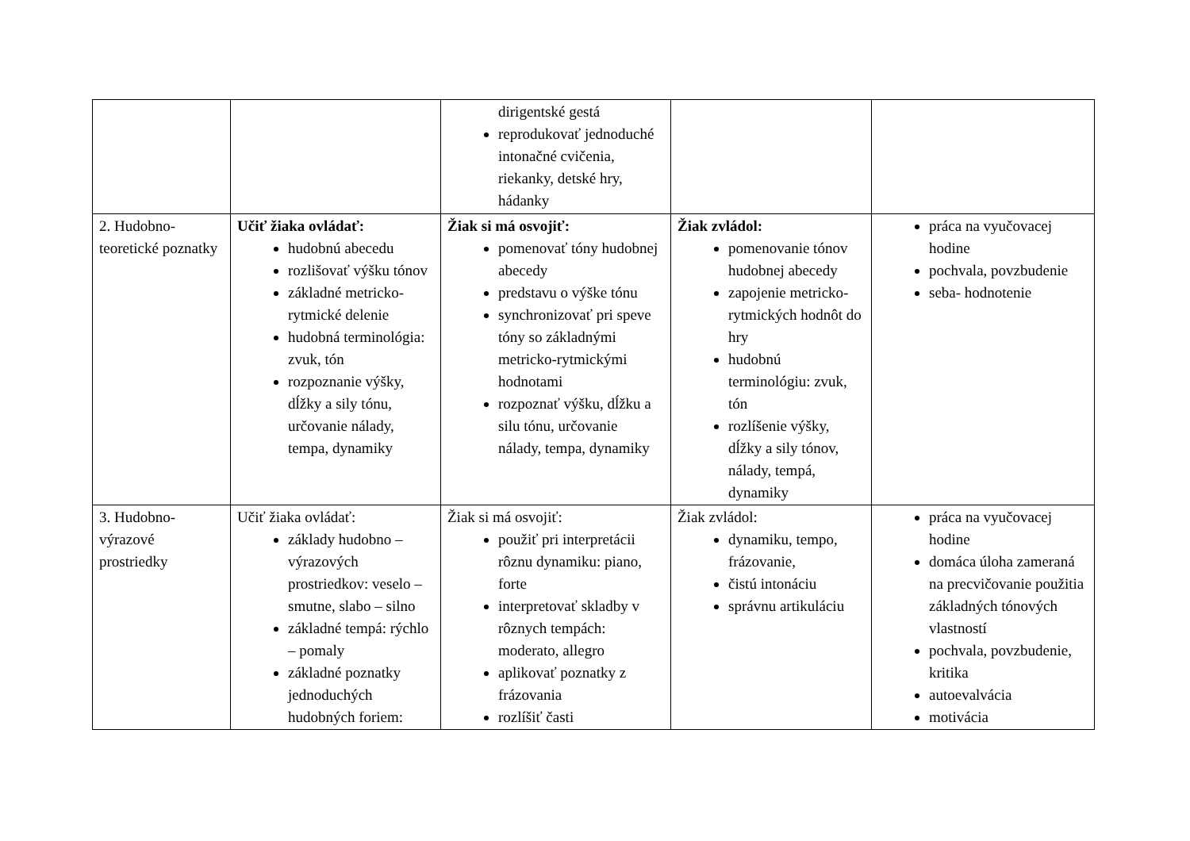| | | dirigentské gestá reprodukovať jednoduché intonačné cvičenia, riekanky, detské hry, hádanky | | |
| 2. Hudobno-teoretické poznatky | Učiť žiaka ovládať: hudobnú abecedu rozlišovať výšku tónov základné metricko-rytmické delenie hudobná terminológia: zvuk, tón rozpoznanie výšky, dĺžky a sily tónu, určovanie nálady, tempa, dynamiky | Žiak si má osvojiť: pomenovať tóny hudobnej abecedy predstavu o výške tónu synchronizovať pri speve tóny so základnými metricko-rytmickými hodnotami rozpoznať výšku, dĺžku a silu tónu, určovanie nálady, tempa, dynamiky | Žiak zvládol: pomenovanie tónov hudobnej abecedy zapojenie metricko-rytmických hodnôt do hry hudobnú terminológiu: zvuk, tón rozlíšenie výšky, dĺžky a sily tónov, nálady, tempá, dynamiky | práca na vyučovacej hodine pochvala, povzbudenie seba- hodnotenie |
| 3. Hudobno-výrazové prostriedky | Učiť žiaka ovládať: základy hudobno – výrazových prostriedkov: veselo – smutne, slabo – silno základné tempá: rýchlo – pomaly základné poznatky jednoduchých hudobných foriem: | Žiak si má osvojiť: použiť pri interpretácii rôznu dynamiku: piano, forte interpretovať skladby v rôznych tempách: moderato, allegro aplikovať poznatky z frázovania rozlíšiť časti | Žiak zvládol: dynamiku, tempo, frázovanie, čistú intonáciu správnu artikuláciu | práca na vyučovacej hodine domáca úloha zameraná na precvičovanie použitia základných tónových vlastností pochvala, povzbudenie, kritika autoevalvácia motivácia |